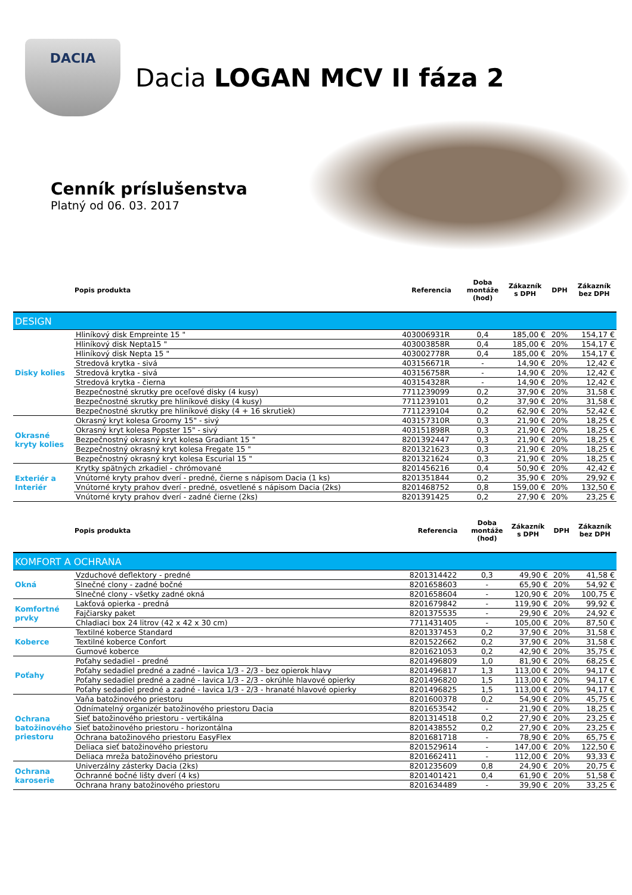DACIA
Dacia LOGAN MCV II fáza 2
Cenník príslušenstva
Platný od 06. 03. 2017
| | Popis produkta | Referencia | Doba montáže (hod) | Zákazník s DPH | DPH | Zákazník bez DPH |
| --- | --- | --- | --- | --- | --- | --- |
| DESIGN | | | | | | |
| Disky kolies | Hliníkový disk Empreinte 15 " | 403006931R | 0,4 | 185,00 € | 20% | 154,17 € |
| | Hliníkový disk Nepta15 " | 403003858R | 0,4 | 185,00 € | 20% | 154,17 € |
| | Hliníkový disk Nepta 15 " | 403002778R | 0,4 | 185,00 € | 20% | 154,17 € |
| | Stredová krytka - sivá | 403156671R | - | 14,90 € | 20% | 12,42 € |
| | Stredová krytka - sivá | 403156758R | - | 14,90 € | 20% | 12,42 € |
| | Stredová krytka - čierna | 403154328R | - | 14,90 € | 20% | 12,42 € |
| | Bezpečnostné skrutky pre oceľové disky (4 kusy) | 7711239099 | 0,2 | 37,90 € | 20% | 31,58 € |
| | Bezpečnostné skrutky pre hliníkové disky (4 kusy) | 7711239101 | 0,2 | 37,90 € | 20% | 31,58 € |
| | Bezpečnostné skrutky pre hliníkové disky (4 + 16 skrutiek) | 7711239104 | 0,2 | 62,90 € | 20% | 52,42 € |
| Okrasné kryty kolies | Okrasný kryt kolesa Groomy 15" - sivý | 403157310R | 0,3 | 21,90 € | 20% | 18,25 € |
| | Okrasný kryt kolesa Popster 15" - sivý | 403151898R | 0,3 | 21,90 € | 20% | 18,25 € |
| | Bezpečnostný okrasný kryt kolesa Gradiant 15 " | 8201392447 | 0,3 | 21,90 € | 20% | 18,25 € |
| | Bezpečnostný okrasný kryt kolesa Fregate 15 " | 8201321623 | 0,3 | 21,90 € | 20% | 18,25 € |
| | Bezpečnostný okrasný kryt kolesa Escurial 15 " | 8201321624 | 0,3 | 21,90 € | 20% | 18,25 € |
| Exteriér a Interiér | Krytky spätných zrkadiel - chrómované | 8201456216 | 0,4 | 50,90 € | 20% | 42,42 € |
| | Vnútorné kryty prahov dverí - predné, čierne s nápisom Dacia (1 ks) | 8201351844 | 0,2 | 35,90 € | 20% | 29,92 € |
| | Vnútorné kryty prahov dverí - predné, osvetlené s nápisom Dacia (2ks) | 8201468752 | 0,8 | 159,00 € | 20% | 132,50 € |
| | Vnútorné kryty prahov dverí - zadné čierne (2ks) | 8201391425 | 0,2 | 27,90 € | 20% | 23,25 € |
| | Popis produkta | Referencia | Doba montáže (hod) | Zákazník s DPH | DPH | Zákazník bez DPH |
| --- | --- | --- | --- | --- | --- | --- |
| KOMFORT A OCHRANA | | | | | | |
| Okná | Vzduchové deflektory - predné | 8201314422 | 0,3 | 49,90 € | 20% | 41,58 € |
| | Slnečné clony - zadné bočné | 8201658603 | - | 65,90 € | 20% | 54,92 € |
| | Slnečné clony - všetky zadné okná | 8201658604 | - | 120,90 € | 20% | 100,75 € |
| Komfortné prvky | Lakťová opierka - predná | 8201679842 | - | 119,90 € | 20% | 99,92 € |
| | Fajčiarsky paket | 8201375535 | - | 29,90 € | 20% | 24,92 € |
| | Chladiaci box 24 litrov (42 x 42 x 30 cm) | 7711431405 | - | 105,00 € | 20% | 87,50 € |
| Koberce | Textilné koberce Standard | 8201337453 | 0,2 | 37,90 € | 20% | 31,58 € |
| | Textilné koberce Confort | 8201522662 | 0,2 | 37,90 € | 20% | 31,58 € |
| | Gumové koberce | 8201621053 | 0,2 | 42,90 € | 20% | 35,75 € |
| Poťahy | Poťahy sedadiel - predné | 8201496809 | 1,0 | 81,90 € | 20% | 68,25 € |
| | Poťahy sedadiel predné a zadné - lavica 1/3 - 2/3 - bez opierok hlavy | 8201496817 | 1,3 | 113,00 € | 20% | 94,17 € |
| | Poťahy sedadiel predné a zadné - lavica 1/3 - 2/3 - okrúhle hlavové opierky | 8201496820 | 1,5 | 113,00 € | 20% | 94,17 € |
| | Poťahy sedadiel predné a zadné - lavica 1/3 - 2/3 - hranaté hlavové opierky | 8201496825 | 1,5 | 113,00 € | 20% | 94,17 € |
| Ochrana batožinového priestoru | Vaňa batožinového priestoru | 8201600378 | 0,2 | 54,90 € | 20% | 45,75 € |
| | Odnímatelný organizér batožinového priestoru Dacia | 8201653542 | - | 21,90 € | 20% | 18,25 € |
| | Sieť batožinového priestoru - vertikálna | 8201314518 | 0,2 | 27,90 € | 20% | 23,25 € |
| | Sieť batožinového priestoru - horizontálna | 8201438552 | 0,2 | 27,90 € | 20% | 23,25 € |
| | Ochrana batožinového priestoru EasyFlex | 8201681718 | - | 78,90 € | 20% | 65,75 € |
| | Deliaca sieť batožinového priestoru | 8201529614 | - | 147,00 € | 20% | 122,50 € |
| | Deliaca mreža batožinového priestoru | 8201662411 | - | 112,00 € | 20% | 93,33 € |
| Ochrana karoserie | Univerzálny zásterky Dacia (2ks) | 8201235609 | 0,8 | 24,90 € | 20% | 20,75 € |
| | Ochranné bočné lišty dverí (4 ks) | 8201401421 | 0,4 | 61,90 € | 20% | 51,58 € |
| | Ochrana hrany batožinového priestoru | 8201634489 | - | 39,90 € | 20% | 33,25 € |